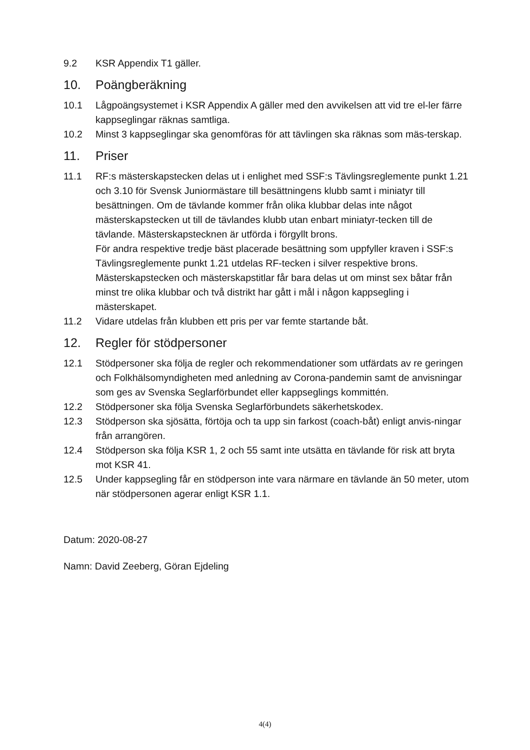9.2 KSR Appendix T1 gäller.
10. Poängberäkning
10.1 Lågpoängsystemet i KSR Appendix A gäller med den avvikelsen att vid tre el-ler färre kappseglingar räknas samtliga.
10.2 Minst 3 kappseglingar ska genomföras för att tävlingen ska räknas som mäs-terskap.
11. Priser
11.1 RF:s mästerskapstecken delas ut i enlighet med SSF:s Tävlingsreglemente punkt 1.21 och 3.10 för Svensk Juniormästare till besättningens klubb samt i miniatyr till besättningen. Om de tävlande kommer från olika klubbar delas inte något mästerskapstecken ut till de tävlandes klubb utan enbart miniatyr-tecken till de tävlande. Mästerskapstecknen är utförda i förgyllt brons.
För andra respektive tredje bäst placerade besättning som uppfyller kraven i SSF:s Tävlingsreglemente punkt 1.21 utdelas RF-tecken i silver respektive brons.
Mästerskapstecken och mästerskapstitlar får bara delas ut om minst sex båtar från minst tre olika klubbar och två distrikt har gått i mål i någon kappsegling i mästerskapet.
11.2 Vidare utdelas från klubben ett pris per var femte startande båt.
12. Regler för stödpersoner
12.1 Stödpersoner ska följa de regler och rekommendationer som utfärdats av re geringen och Folkhälsomyndigheten med anledning av Corona-pandemin samt de anvisningar som ges av Svenska Seglarförbundet eller kappseglings kommittén.
12.2 Stödpersoner ska följa Svenska Seglarförbundets säkerhetskodex.
12.3 Stödperson ska sjösätta, förtöja och ta upp sin farkost (coach-båt) enligt anvis-ningar från arrangören.
12.4 Stödperson ska följa KSR 1, 2 och 55 samt inte utsätta en tävlande för risk att bryta mot KSR 41.
12.5 Under kappsegling får en stödperson inte vara närmare en tävlande än 50 meter, utom när stödpersonen agerar enligt KSR 1.1.
Datum: 2020-08-27
Namn: David Zeeberg, Göran Ejdeling
4(4)